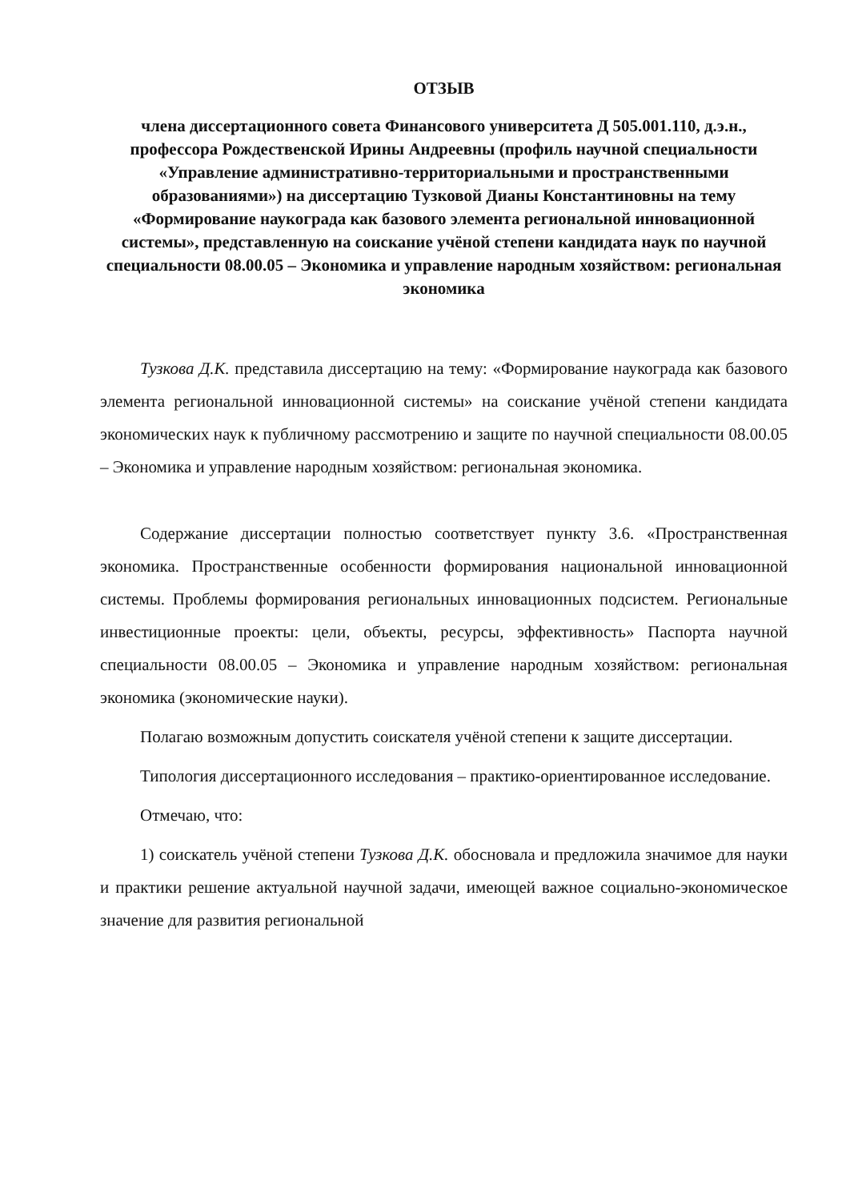ОТЗЫВ
члена диссертационного совета Финансового университета Д 505.001.110, д.э.н., профессора Рождественской Ирины Андреевны (профиль научной специальности «Управление административно-территориальными и пространственными образованиями») на диссертацию Тузковой Дианы Константиновны на тему «Формирование наукограда как базового элемента региональной инновационной системы», представленную на соискание учёной степени кандидата наук по научной специальности 08.00.05 – Экономика и управление народным хозяйством: региональная экономика
Тузкова Д.К. представила диссертацию на тему: «Формирование наукограда как базового элемента региональной инновационной системы» на соискание учёной степени кандидата экономических наук к публичному рассмотрению и защите по научной специальности 08.00.05 – Экономика и управление народным хозяйством: региональная экономика.
Содержание диссертации полностью соответствует пункту 3.6. «Пространственная экономика. Пространственные особенности формирования национальной инновационной системы. Проблемы формирования региональных инновационных подсистем. Региональные инвестиционные проекты: цели, объекты, ресурсы, эффективность» Паспорта научной специальности 08.00.05 – Экономика и управление народным хозяйством: региональная экономика (экономические науки).
Полагаю возможным допустить соискателя учёной степени к защите диссертации.
Типология диссертационного исследования – практико-ориентированное исследование.
Отмечаю, что:
1) соискатель учёной степени Тузкова Д.К. обосновала и предложила значимое для науки и практики решение актуальной научной задачи, имеющей важное социально-экономическое значение для развития региональной